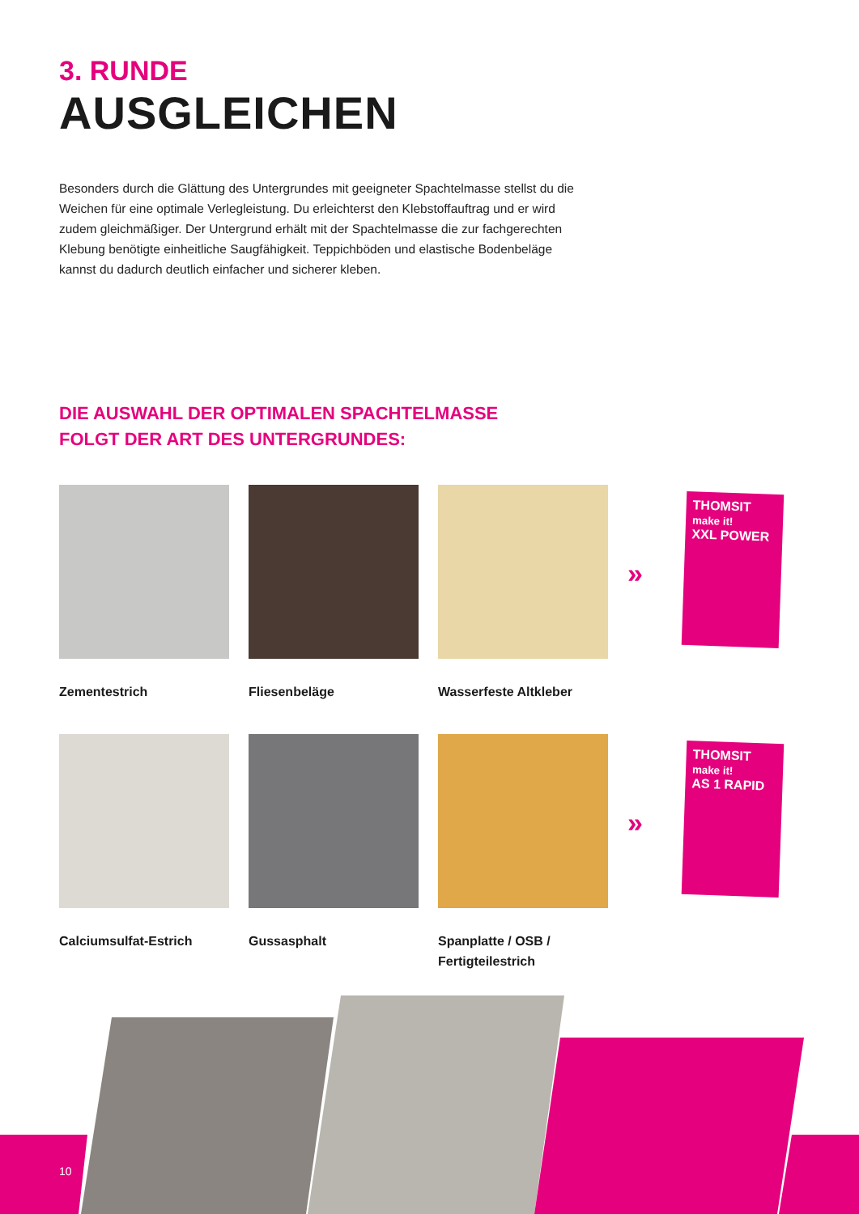3. RUNDE
AUSGLEICHEN
Besonders durch die Glättung des Untergrundes mit geeigneter Spachtelmasse stellst du die Weichen für eine optimale Verlegleistung. Du erleichterst den Klebstoffauftrag und er wird zudem gleichmäßiger. Der Untergrund erhält mit der Spachtelmasse die zur fachgerechten Klebung benötigte einheitliche Saugfähigkeit. Teppichböden und elastische Bodenbeläge kannst du dadurch deutlich einfacher und sicherer kleben.
DIE AUSWAHL DER OPTIMALEN SPACHTELMASSE
FOLGT DER ART DES UNTERGRUNDES:
Zementestrich Fliesenbeläge Wasserfeste Altkleber
»
THOMSIT
make it!
XXL POWER
Calciumsulfat-Estrich Gussasphalt Spanplatte / OSB /
Fertigteilestrich
»
THOMSIT
make it!
AS 1 RAPID
10